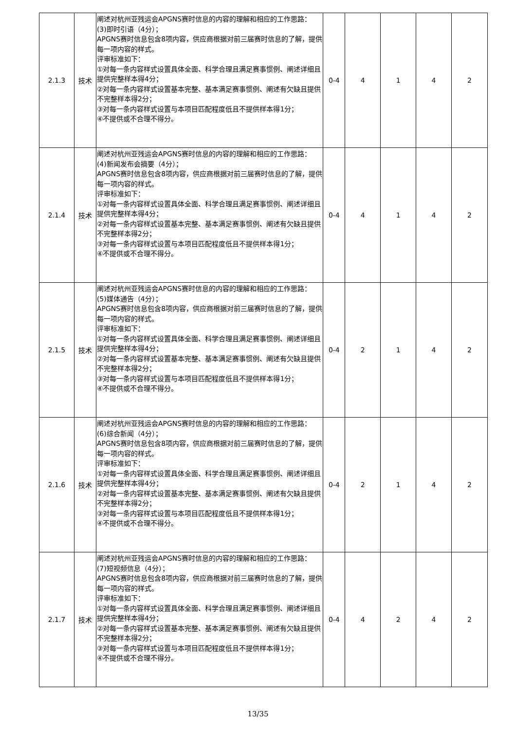| 2.1.3 | 技术 | 阐述对杭州亚残运会APGNS赛时信息的内容的理解和相应的工作思路： (3)即时引语（4分）； APGNS赛时信息包含8项内容，供应商根据对前三届赛时信息的了解，提供每一项内容的样式。 评审标准如下： ①对每一条内容样式设置具体全面、科学合理且满足赛事惯例、阐述详细且提供完整样本得4分； ②对每一条内容样式设置基本完整、基本满足赛事惯例、阐述有欠缺且提供不完整样本得2分； ③对每一条内容样式设置与本项目匹配程度低且不提供样本得1分； ④不提供或不合理不得分。 | 0-4 | 4 | 1 | 4 | 2 |
| 2.1.4 | 技术 | 阐述对杭州亚残运会APGNS赛时信息的内容的理解和相应的工作思路： (4)新闻发布会摘要（4分）； APGNS赛时信息包含8项内容，供应商根据对前三届赛时信息的了解，提供每一项内容的样式。 评审标准如下： ①对每一条内容样式设置具体全面、科学合理且满足赛事惯例、阐述详细且提供完整样本得4分； ②对每一条内容样式设置基本完整、基本满足赛事惯例、阐述有欠缺且提供不完整样本得2分； ③对每一条内容样式设置与本项目匹配程度低且不提供样本得1分； ④不提供或不合理不得分。 | 0-4 | 4 | 1 | 4 | 2 |
| 2.1.5 | 技术 | 阐述对杭州亚残运会APGNS赛时信息的内容的理解和相应的工作思路： (5)媒体通告（4分）； APGNS赛时信息包含8项内容，供应商根据对前三届赛时信息的了解，提供每一项内容的样式。 评审标准如下： ①对每一条内容样式设置具体全面、科学合理且满足赛事惯例、阐述详细且提供完整样本得4分； ②对每一条内容样式设置基本完整、基本满足赛事惯例、阐述有欠缺且提供不完整样本得2分； ③对每一条内容样式设置与本项目匹配程度低且不提供样本得1分； ④不提供或不合理不得分。 | 0-4 | 2 | 1 | 4 | 2 |
| 2.1.6 | 技术 | 阐述对杭州亚残运会APGNS赛时信息的内容的理解和相应的工作思路： (6)综合新闻（4分）； APGNS赛时信息包含8项内容，供应商根据对前三届赛时信息的了解，提供每一项内容的样式。 评审标准如下： ①对每一条内容样式设置具体全面、科学合理且满足赛事惯例、阐述详细且提供完整样本得4分； ②对每一条内容样式设置基本完整、基本满足赛事惯例、阐述有欠缺且提供不完整样本得2分； ③对每一条内容样式设置与本项目匹配程度低且不提供样本得1分； ④不提供或不合理不得分。 | 0-4 | 2 | 1 | 4 | 2 |
| 2.1.7 | 技术 | 阐述对杭州亚残运会APGNS赛时信息的内容的理解和相应的工作思路： (7)短视频信息（4分）； APGNS赛时信息包含8项内容，供应商根据对前三届赛时信息的了解，提供每一项内容的样式。 评审标准如下： ①对每一条内容样式设置具体全面、科学合理且满足赛事惯例、阐述详细且提供完整样本得4分； ②对每一条内容样式设置基本完整、基本满足赛事惯例、阐述有欠缺且提供不完整样本得2分； ③对每一条内容样式设置与本项目匹配程度低且不提供样本得1分； ④不提供或不合理不得分。 | 0-4 | 4 | 2 | 4 | 2 |
13/35